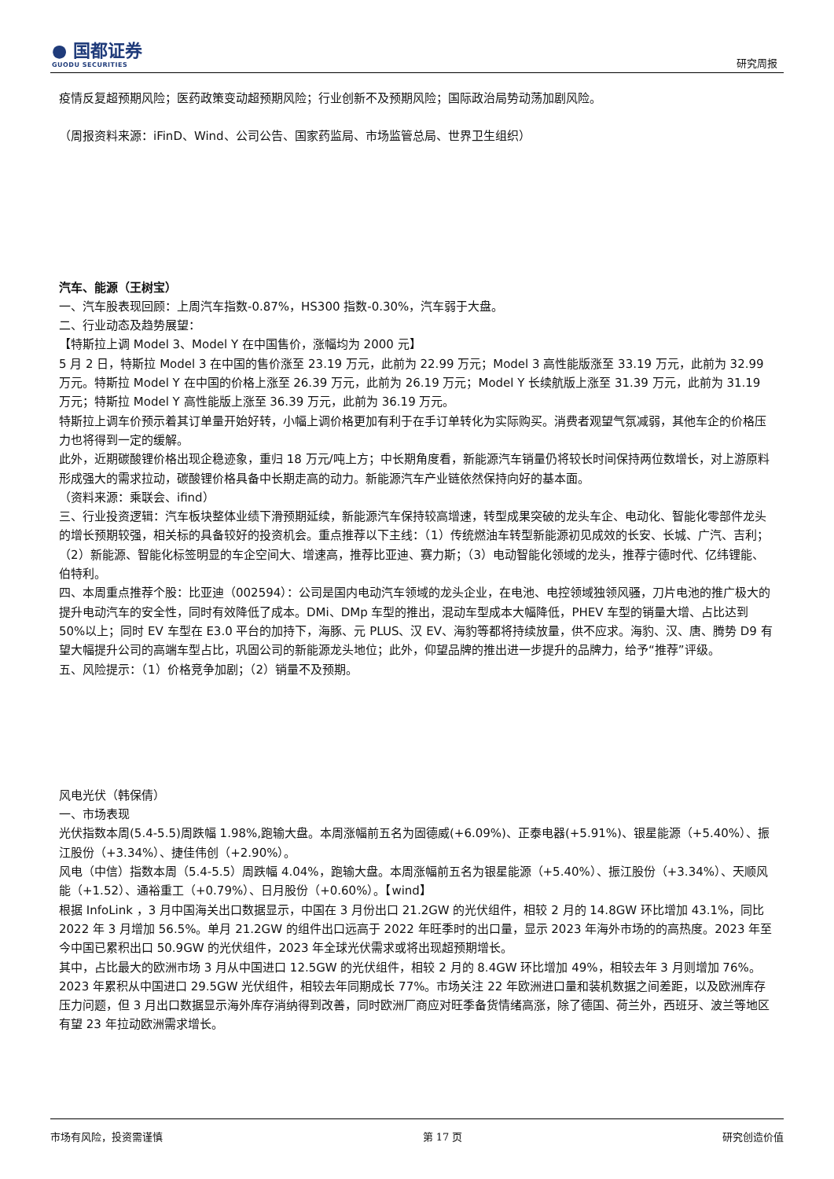● 国都证券
GUODU SECURITIES
研究周报
疫情反复超预期风险；医药政策变动超预期风险；行业创新不及预期风险；国际政治局势动荡加剧风险。
（周报资料来源：iFinD、Wind、公司公告、国家药监局、市场监管总局、世界卫生组织）
汽车、能源（王树宝）
一、汽车股表现回顾：上周汽车指数-0.87%，HS300 指数-0.30%，汽车弱于大盘。
二、行业动态及趋势展望：
【特斯拉上调 Model 3、Model Y 在中国售价，涨幅均为 2000 元】
5 月 2 日，特斯拉 Model 3 在中国的售价涨至 23.19 万元，此前为 22.99 万元；Model 3 高性能版涨至 33.19 万元，此前为 32.99 万元。特斯拉 Model Y 在中国的价格上涨至 26.39 万元，此前为 26.19 万元；Model Y 长续航版上涨至 31.39 万元，此前为 31.19 万元；特斯拉 Model Y 高性能版上涨至 36.39 万元，此前为 36.19 万元。
特斯拉上调车价预示着其订单量开始好转，小幅上调价格更加有利于在手订单转化为实际购买。消费者观望气氛减弱，其他车企的价格压力也将得到一定的缓解。
此外，近期碳酸锂价格出现企稳迹象，重归 18 万元/吨上方；中长期角度看，新能源汽车销量仍将较长时间保持两位数增长，对上游原料形成强大的需求拉动，碳酸锂价格具备中长期走高的动力。新能源汽车产业链依然保持向好的基本面。
（资料来源：乘联会、ifind）
三、行业投资逻辑：汽车板块整体业绩下滑预期延续，新能源汽车保持较高增速，转型成果突破的龙头车企、电动化、智能化零部件龙头的增长预期较强，相关标的具备较好的投资机会。重点推荐以下主线：（1）传统燃油车转型新能源初见成效的长安、长城、广汽、吉利；（2）新能源、智能化标签明显的车企空间大、增速高，推荐比亚迪、赛力斯；（3）电动智能化领域的龙头，推荐宁德时代、亿纬锂能、伯特利。
四、本周重点推荐个股：比亚迪（002594）：公司是国内电动汽车领域的龙头企业，在电池、电控领域独领风骚，刀片电池的推广极大的提升电动汽车的安全性，同时有效降低了成本。DMi、DMp 车型的推出，混动车型成本大幅降低，PHEV 车型的销量大增、占比达到 50%以上；同时 EV 车型在 E3.0 平台的加持下，海豚、元 PLUS、汉 EV、海豹等都将持续放量，供不应求。海豹、汉、唐、腾势 D9 有望大幅提升公司的高端车型占比，巩固公司的新能源龙头地位；此外，仰望品牌的推出进一步提升的品牌力，给予“推荐”评级。
五、风险提示：（1）价格竞争加剧；（2）销量不及预期。
风电光伏（韩保倩）
一、市场表现
光伏指数本周(5.4-5.5)周跌幅 1.98%,跑输大盘。本周涨幅前五名为固德威(+6.09%)、正泰电器(+5.91%)、银星能源（+5.40%）、振江股份（+3.34%）、捷佳伟创（+2.90%）。
风电（中信）指数本周（5.4-5.5）周跌幅 4.04%，跑输大盘。本周涨幅前五名为银星能源（+5.40%）、振江股份（+3.34%）、天顺风能（+1.52）、通裕重工（+0.79%）、日月股份（+0.60%）。【wind】
根据 InfoLink ，3 月中国海关出口数据显示，中国在 3 月份出口 21.2GW 的光伏组件，相较 2 月的 14.8GW 环比增加 43.1%，同比 2022 年 3 月增加 56.5%。单月 21.2GW 的组件出口远高于 2022 年旺季时的出口量，显示 2023 年海外市场的的高热度。2023 年至今中国已累积出口 50.9GW 的光伏组件，2023 年全球光伏需求或将出现超预期增长。
其中，占比最大的欧洲市场 3 月从中国进口 12.5GW 的光伏组件，相较 2 月的 8.4GW 环比增加 49%，相较去年 3 月则增加 76%。2023 年累积从中国进口 29.5GW 光伏组件，相较去年同期成长 77%。市场关注 22 年欧洲进口量和装机数据之间差距，以及欧洲库存压力问题，但 3 月出口数据显示海外库存消纳得到改善，同时欧洲厂商应对旺季备货情绪高涨，除了德国、荷兰外，西班牙、波兰等地区有望 23 年拉动欧洲需求增长。
市场有风险，投资需谨慎 第 17 页 研究创造价值